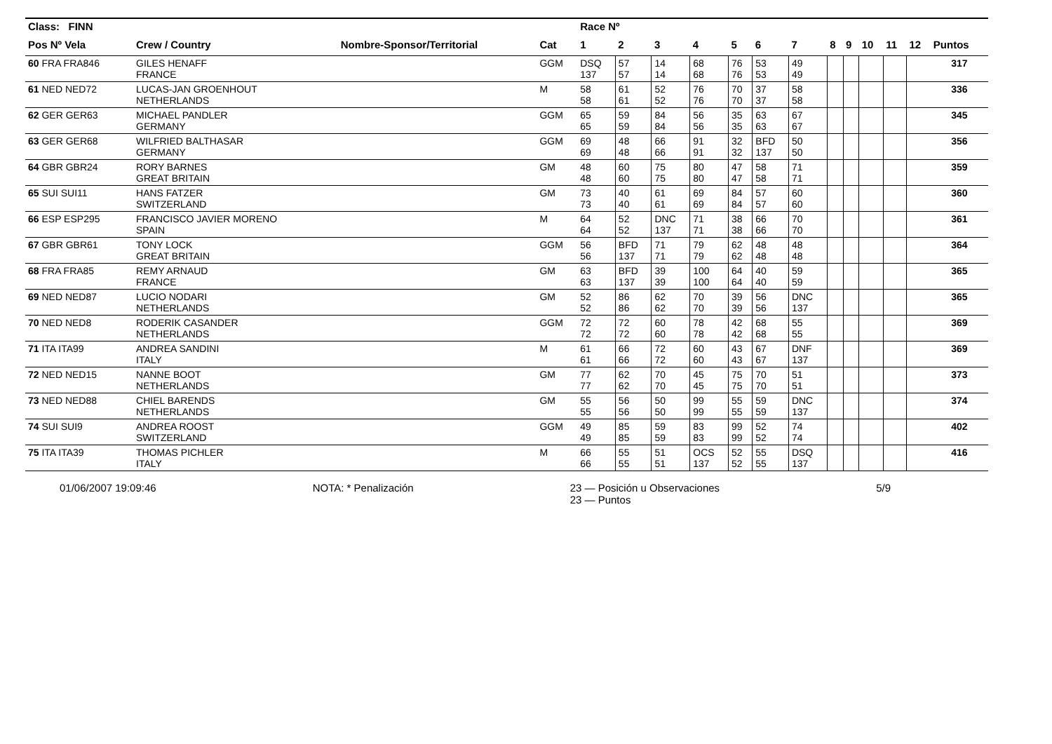| Class: FINN | | | | Race Nº | | | | | | | | | | | | |
| --- | --- | --- | --- | --- | --- | --- | --- | --- | --- | --- | --- | --- | --- | --- | --- | --- |
| Pos Nº Vela | Crew / Country | Nombre-Sponsor/Territorial | Cat | 1 | 2 | 3 | 4 | 5 | 6 | 7 | 8 | 9 | 10 | 11 | 12 | Puntos |
| 60 FRA FRA846 | GILES HENAFF FRANCE | | GGM | DSQ 137 | 57 57 | 14 14 | 68 68 | 76 76 | 53 53 | 49 49 | | | | | | 317 |
| 61 NED NED72 | LUCAS-JAN GROENHOUT NETHERLANDS | | M | 58 58 | 61 61 | 52 52 | 76 76 | 70 70 | 37 37 | 58 58 | | | | | | 336 |
| 62 GER GER63 | MICHAEL PANDLER GERMANY | | GGM | 65 65 | 59 59 | 84 84 | 56 56 | 35 35 | 63 63 | 67 67 | | | | | | 345 |
| 63 GER GER68 | WILFRIED BALTHASAR GERMANY | | GGM | 69 69 | 48 48 | 66 66 | 91 91 | 32 32 | BFD 137 | 50 50 | | | | | | 356 |
| 64 GBR GBR24 | RORY BARNES GREAT BRITAIN | | GM | 48 48 | 60 60 | 75 75 | 80 80 | 47 47 | 58 58 | 71 71 | | | | | | 359 |
| 65 SUI SUI11 | HANS FATZER SWITZERLAND | | GM | 73 73 | 40 40 | 61 61 | 69 69 | 84 84 | 57 57 | 60 60 | | | | | | 360 |
| 66 ESP ESP295 | FRANCISCO JAVIER MORENO SPAIN | | M | 64 64 | 52 52 | DNC 137 | 71 71 | 38 38 | 66 66 | 70 70 | | | | | | 361 |
| 67 GBR GBR61 | TONY LOCK GREAT BRITAIN | | GGM | 56 56 | BFD 137 | 71 71 | 79 79 | 62 62 | 48 48 | 48 48 | | | | | | 364 |
| 68 FRA FRA85 | REMY ARNAUD FRANCE | | GM | 63 63 | BFD 137 | 39 39 | 100 100 | 64 64 | 40 40 | 59 59 | | | | | | 365 |
| 69 NED NED87 | LUCIO NODARI NETHERLANDS | | GM | 52 52 | 86 86 | 62 62 | 70 70 | 39 39 | 56 56 | DNC 137 | | | | | | 365 |
| 70 NED NED8 | RODERIK CASANDER NETHERLANDS | | GGM | 72 72 | 72 72 | 60 60 | 78 78 | 42 42 | 68 68 | 55 55 | | | | | | 369 |
| 71 ITA ITA99 | ANDREA SANDINI ITALY | | M | 61 61 | 66 66 | 72 72 | 60 60 | 43 43 | 67 67 | DNF 137 | | | | | | 369 |
| 72 NED NED15 | NANNE BOOT NETHERLANDS | | GM | 77 77 | 62 62 | 70 70 | 45 45 | 75 75 | 70 70 | 51 51 | | | | | | 373 |
| 73 NED NED88 | CHIEL BARENDS NETHERLANDS | | GM | 55 55 | 56 56 | 50 50 | 99 99 | 55 55 | 59 59 | DNC 137 | | | | | | 374 |
| 74 SUI SUI9 | ANDREA ROOST SWITZERLAND | | GGM | 49 49 | 85 85 | 59 59 | 83 83 | 99 99 | 52 52 | 74 74 | | | | | | 402 |
| 75 ITA ITA39 | THOMAS PICHLER ITALY | | M | 66 66 | 55 55 | 51 51 | OCS 137 | 52 52 | 55 55 | DSQ 137 | | | | | | 416 |
01/06/2007 19:09:46 NOTA: * Penalización 23 — Posición u Observaciones
23 — Puntos 5/9